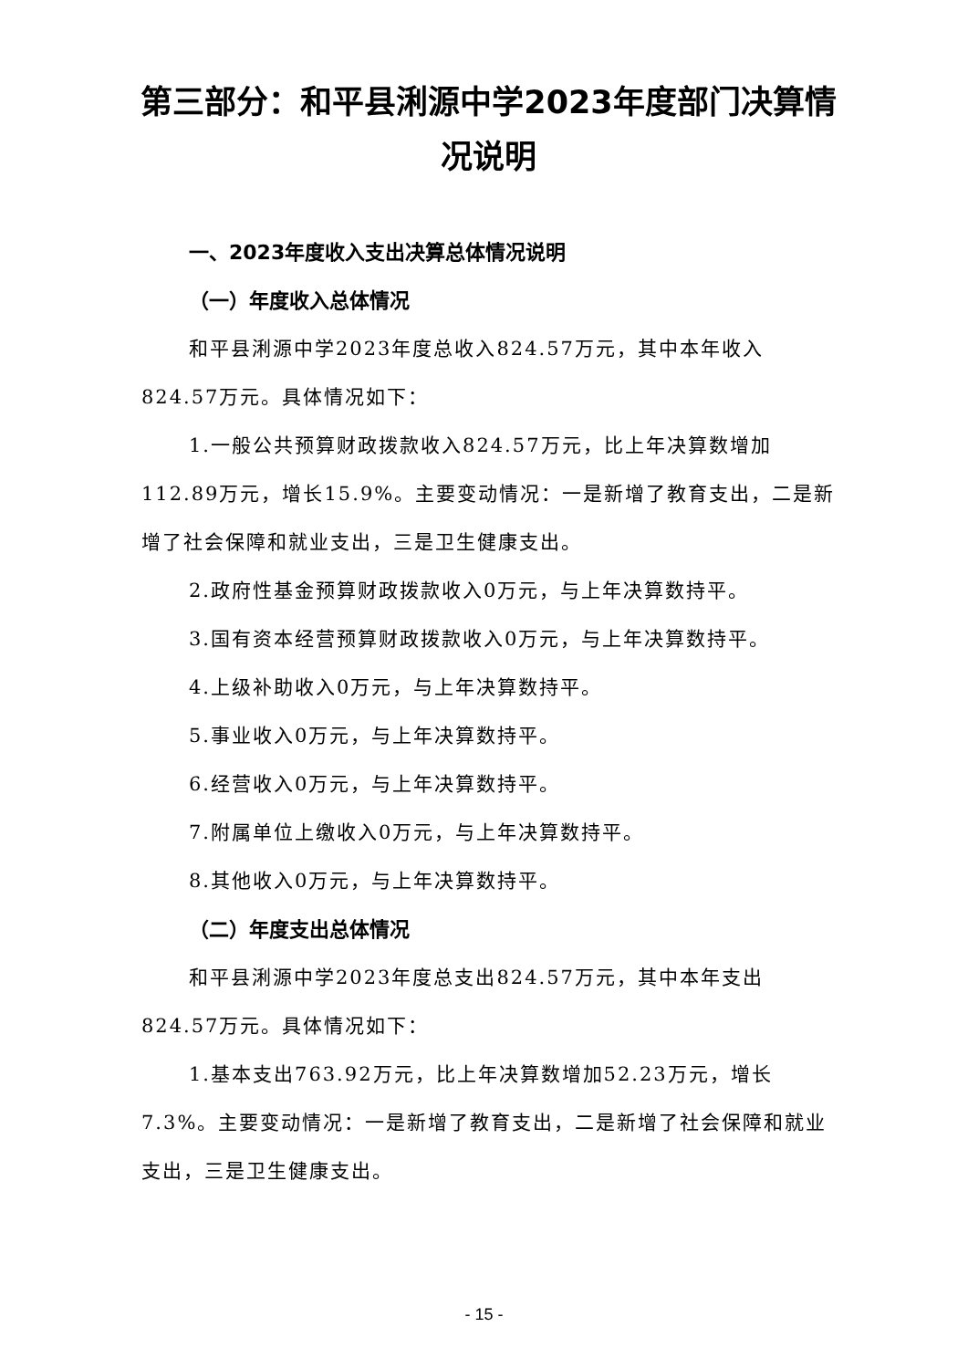第三部分：和平县浰源中学2023年度部门决算情况说明
一、2023年度收入支出决算总体情况说明
（一）年度收入总体情况
和平县浰源中学2023年度总收入824.57万元，其中本年收入824.57万元。具体情况如下：
1.一般公共预算财政拨款收入824.57万元，比上年决算数增加112.89万元，增长15.9%。主要变动情况：一是新增了教育支出，二是新增了社会保障和就业支出，三是卫生健康支出。
2.政府性基金预算财政拨款收入0万元，与上年决算数持平。
3.国有资本经营预算财政拨款收入0万元，与上年决算数持平。
4.上级补助收入0万元，与上年决算数持平。
5.事业收入0万元，与上年决算数持平。
6.经营收入0万元，与上年决算数持平。
7.附属单位上缴收入0万元，与上年决算数持平。
8.其他收入0万元，与上年决算数持平。
（二）年度支出总体情况
和平县浰源中学2023年度总支出824.57万元，其中本年支出824.57万元。具体情况如下：
1.基本支出763.92万元，比上年决算数增加52.23万元，增长7.3%。主要变动情况：一是新增了教育支出，二是新增了社会保障和就业支出，三是卫生健康支出。
- 15 -